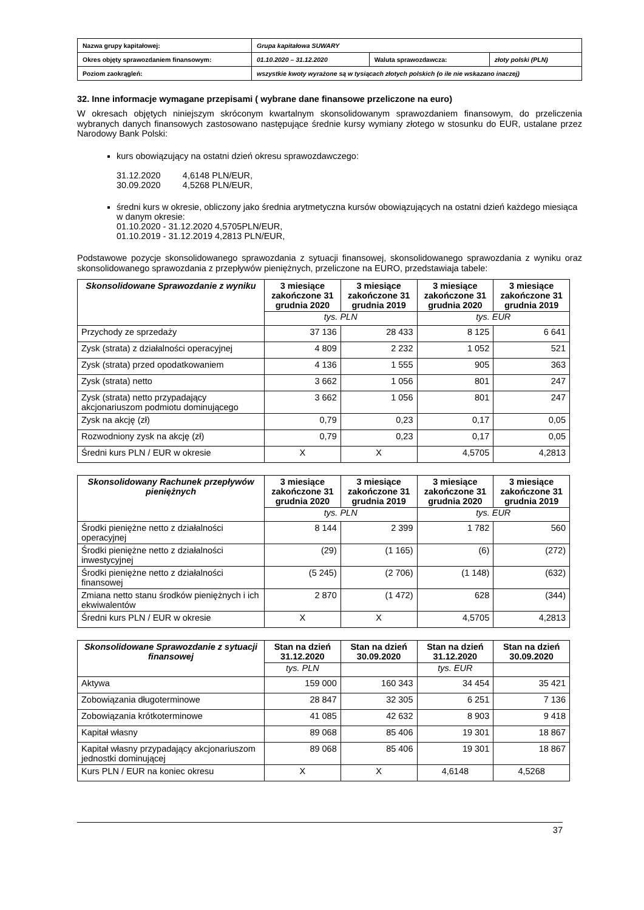| Nazwa grupy kapitałowej: | Grupa kapitałowa SUWARY | | |
| Okres objęty sprawozdaniem finansowym: | 01.10.2020 – 31.12.2020 | Waluta sprawozdawcza: | złoty polski (PLN) |
| Poziom zaokrągleń: | wszystkie kwoty wyrażone są w tysiącach złotych polskich (o ile nie wskazano inaczej) | | |
32. Inne informacje wymagane przepisami ( wybrane dane finansowe przeliczone na euro)
W okresach objętych niniejszym skróconym kwartalnym skonsolidowanym sprawozdaniem finansowym, do przeliczenia wybranych danych finansowych zastosowano następujące średnie kursy wymiany złotego w stosunku do EUR, ustalane przez Narodowy Bank Polski:
kurs obowiązujący na ostatni dzień okresu sprawozdawczego:
31.12.2020 4,6148 PLN/EUR,
30.09.2020 4,5268 PLN/EUR,
średni kurs w okresie, obliczony jako średnia arytmetyczna kursów obowiązujących na ostatni dzień każdego miesiąca w danym okresie:
01.10.2020 - 31.12.2020 4,5705PLN/EUR,
01.10.2019 - 31.12.2019 4,2813 PLN/EUR,
Podstawowe pozycje skonsolidowanego sprawozdania z sytuacji finansowej, skonsolidowanego sprawozdania z wyniku oraz skonsolidowanego sprawozdania z przepływów pieniężnych, przeliczone na EURO, przedstawiaja tabele:
| Skonsolidowane Sprawozdanie z wyniku | 3 miesiące zakończone 31 grudnia 2020 | 3 miesiące zakończone 31 grudnia 2019 | 3 miesiące zakończone 31 grudnia 2020 | 3 miesiące zakończone 31 grudnia 2019 |
| --- | --- | --- | --- | --- |
| | tys. PLN | | tys. EUR | |
| Przychody ze sprzedaży | 37 136 | 28 433 | 8 125 | 6 641 |
| Zysk (strata) z działalności operacyjnej | 4 809 | 2 232 | 1 052 | 521 |
| Zysk (strata) przed opodatkowaniem | 4 136 | 1 555 | 905 | 363 |
| Zysk (strata) netto | 3 662 | 1 056 | 801 | 247 |
| Zysk (strata) netto przypadający akcjonariuszom podmiotu dominującego | 3 662 | 1 056 | 801 | 247 |
| Zysk na akcję (zł) | 0,79 | 0,23 | 0,17 | 0,05 |
| Rozwodniony zysk na akcję (zł) | 0,79 | 0,23 | 0,17 | 0,05 |
| Średni kurs PLN / EUR w okresie | X | X | 4,5705 | 4,2813 |
| Skonsolidowany Rachunek przepływów pieniężnych | 3 miesiące zakończone 31 grudnia 2020 | 3 miesiące zakończone 31 grudnia 2019 | 3 miesiące zakończone 31 grudnia 2020 | 3 miesiące zakończone 31 grudnia 2019 |
| --- | --- | --- | --- | --- |
| | tys. PLN | | tys. EUR | |
| Środki pieniężne netto z działalności operacyjnej | 8 144 | 2 399 | 1 782 | 560 |
| Środki pieniężne netto z działalności inwestycyjnej | (29) | (1 165) | (6) | (272) |
| Środki pieniężne netto z działalności finansowej | (5 245) | (2 706) | (1 148) | (632) |
| Zmiana netto stanu środków pieniężnych i ich ekwiwalentów | 2 870 | (1 472) | 628 | (344) |
| Średni kurs PLN / EUR w okresie | X | X | 4,5705 | 4,2813 |
| Skonsolidowane Sprawozdanie z sytuacji finansowej | Stan na dzień 31.12.2020 | Stan na dzień 30.09.2020 | Stan na dzień 31.12.2020 | Stan na dzień 30.09.2020 |
| --- | --- | --- | --- | --- |
| | tys. PLN | | tys. EUR | |
| Aktywa | 159 000 | 160 343 | 34 454 | 35 421 |
| Zobowiązania długoterminowe | 28 847 | 32 305 | 6 251 | 7 136 |
| Zobowiązania krótkoterminowe | 41 085 | 42 632 | 8 903 | 9 418 |
| Kapitał własny | 89 068 | 85 406 | 19 301 | 18 867 |
| Kapitał własny przypadający akcjonariuszom jednostki dominującej | 89 068 | 85 406 | 19 301 | 18 867 |
| Kurs PLN / EUR na koniec okresu | X | X | 4,6148 | 4,5268 |
37